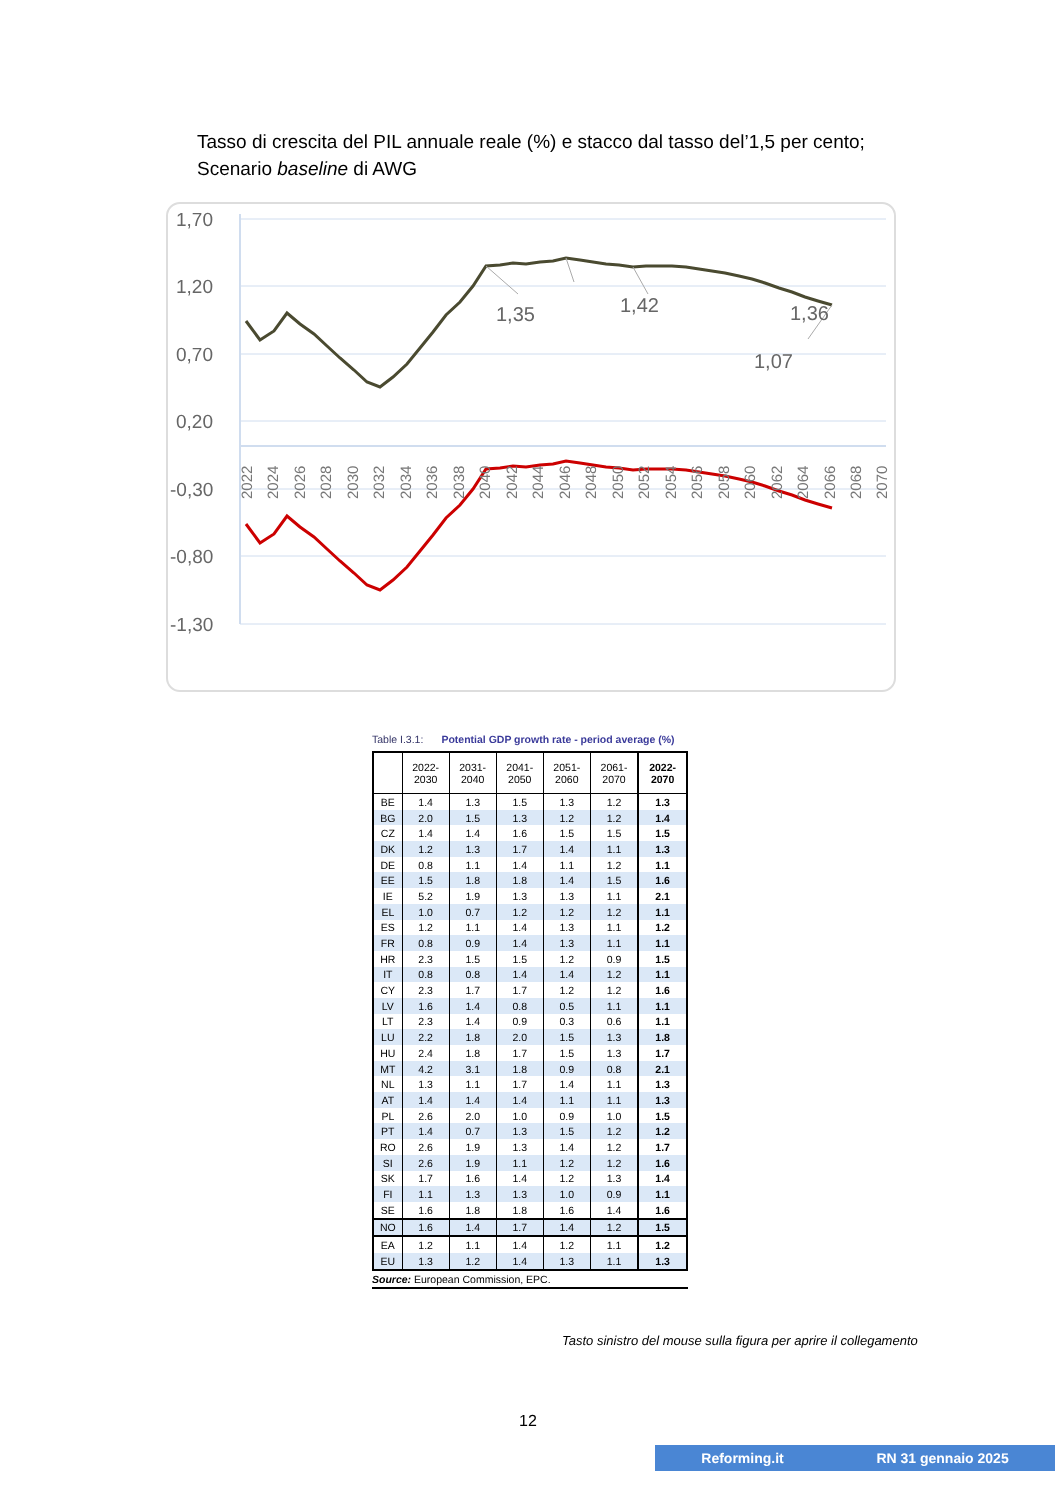Tasso di crescita del PIL annuale reale (%) e stacco dal tasso del’1,5 per cento;
Scenario baseline di AWG
1,70
1,20
0,70
0,20
-0,30
-0,80
-1,30
1,35
1,42
1,36
1,07
2022
2024
2026
2028
2030
2032
2034
2036
2038
2040
2042
2044
2046
2048
2050
2052
2054
2056
2058
2060
2062
2064
2066
2068
2070
Table I.3.1: Potential GDP growth rate - period average (%)
| | 2022- 2030 | 2031- 2040 | 2041- 2050 | 2051- 2060 | 2061- 2070 | 2022- 2070 |
| --- | --- | --- | --- | --- | --- | --- |
| BE | 1.4 | 1.3 | 1.5 | 1.3 | 1.2 | 1.3 |
| BG | 2.0 | 1.5 | 1.3 | 1.2 | 1.2 | 1.4 |
| CZ | 1.4 | 1.4 | 1.6 | 1.5 | 1.5 | 1.5 |
| DK | 1.2 | 1.3 | 1.7 | 1.4 | 1.1 | 1.3 |
| DE | 0.8 | 1.1 | 1.4 | 1.1 | 1.2 | 1.1 |
| EE | 1.5 | 1.8 | 1.8 | 1.4 | 1.5 | 1.6 |
| IE | 5.2 | 1.9 | 1.3 | 1.3 | 1.1 | 2.1 |
| EL | 1.0 | 0.7 | 1.2 | 1.2 | 1.2 | 1.1 |
| ES | 1.2 | 1.1 | 1.4 | 1.3 | 1.1 | 1.2 |
| FR | 0.8 | 0.9 | 1.4 | 1.3 | 1.1 | 1.1 |
| HR | 2.3 | 1.5 | 1.5 | 1.2 | 0.9 | 1.5 |
| IT | 0.8 | 0.8 | 1.4 | 1.4 | 1.2 | 1.1 |
| CY | 2.3 | 1.7 | 1.7 | 1.2 | 1.2 | 1.6 |
| LV | 1.6 | 1.4 | 0.8 | 0.5 | 1.1 | 1.1 |
| LT | 2.3 | 1.4 | 0.9 | 0.3 | 0.6 | 1.1 |
| LU | 2.2 | 1.8 | 2.0 | 1.5 | 1.3 | 1.8 |
| HU | 2.4 | 1.8 | 1.7 | 1.5 | 1.3 | 1.7 |
| MT | 4.2 | 3.1 | 1.8 | 0.9 | 0.8 | 2.1 |
| NL | 1.3 | 1.1 | 1.7 | 1.4 | 1.1 | 1.3 |
| AT | 1.4 | 1.4 | 1.4 | 1.1 | 1.1 | 1.3 |
| PL | 2.6 | 2.0 | 1.0 | 0.9 | 1.0 | 1.5 |
| PT | 1.4 | 0.7 | 1.3 | 1.5 | 1.2 | 1.2 |
| RO | 2.6 | 1.9 | 1.3 | 1.4 | 1.2 | 1.7 |
| SI | 2.6 | 1.9 | 1.1 | 1.2 | 1.2 | 1.6 |
| SK | 1.7 | 1.6 | 1.4 | 1.2 | 1.3 | 1.4 |
| FI | 1.1 | 1.3 | 1.3 | 1.0 | 0.9 | 1.1 |
| SE | 1.6 | 1.8 | 1.8 | 1.6 | 1.4 | 1.6 |
| NO | 1.6 | 1.4 | 1.7 | 1.4 | 1.2 | 1.5 |
| EA | 1.2 | 1.1 | 1.4 | 1.2 | 1.1 | 1.2 |
| EU | 1.3 | 1.2 | 1.4 | 1.3 | 1.1 | 1.3 |
Source: European Commission, EPC.
Tasto sinistro del mouse sulla figura per aprire il collegamento
12
Reforming.it RN 31 gennaio 2025